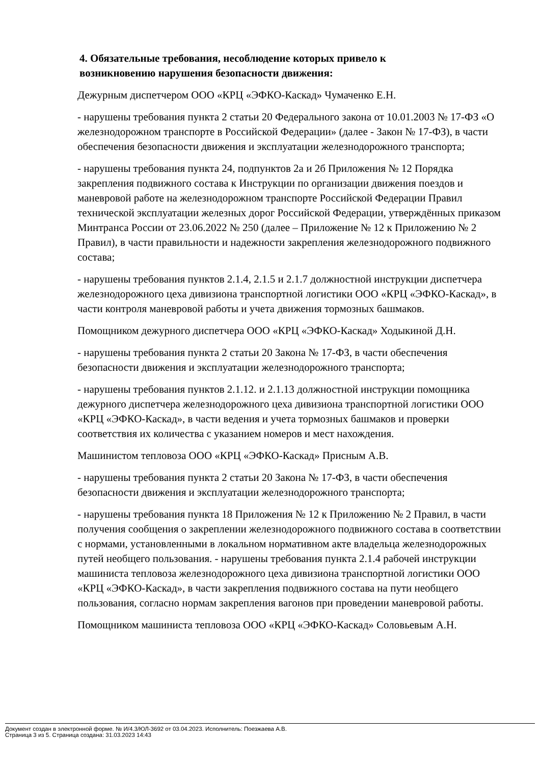4. Обязательные требования, несоблюдение которых привело к
возникновению нарушения безопасности движения:
Дежурным диспетчером ООО «КРЦ «ЭФКО-Каскад» Чумаченко Е.Н.
- нарушены требования пункта 2 статьи 20 Федерального закона от 10.01.2003 № 17-ФЗ «О железнодорожном транспорте в Российской Федерации» (далее - Закон № 17-ФЗ), в части обеспечения безопасности движения и эксплуатации железнодорожного транспорта;
- нарушены требования пункта 24, подпунктов 2а и 2б Приложения № 12 Порядка закрепления подвижного состава к Инструкции по организации движения поездов и маневровой работе на железнодорожном транспорте Российской Федерации Правил технической эксплуатации железных дорог Российской Федерации, утверждённых приказом Минтранса России от 23.06.2022 № 250 (далее – Приложение № 12 к Приложению № 2 Правил), в части правильности и надежности закрепления железнодорожного подвижного состава;
- нарушены требования пунктов 2.1.4, 2.1.5 и 2.1.7 должностной инструкции диспетчера железнодорожного цеха дивизиона транспортной логистики ООО «КРЦ «ЭФКО-Каскад», в части контроля маневровой работы и учета движения тормозных башмаков.
Помощником дежурного диспетчера ООО «КРЦ «ЭФКО-Каскад» Ходыкиной Д.Н.
- нарушены требования пункта 2 статьи 20 Закона № 17-ФЗ, в части обеспечения безопасности движения и эксплуатации железнодорожного транспорта;
- нарушены требования пунктов 2.1.12. и 2.1.13 должностной инструкции помощника дежурного диспетчера железнодорожного цеха дивизиона транспортной логистики ООО «КРЦ «ЭФКО-Каскад», в части ведения и учета тормозных башмаков и проверки соответствия их количества с указанием номеров и мест нахождения.
Машинистом тепловоза ООО «КРЦ «ЭФКО-Каскад» Присным А.В.
- нарушены требования пункта 2 статьи 20 Закона № 17-ФЗ, в части обеспечения безопасности движения и эксплуатации железнодорожного транспорта;
- нарушены требования пункта 18 Приложения № 12 к Приложению № 2 Правил, в части получения сообщения о закреплении железнодорожного подвижного состава в соответствии с нормами, установленными в локальном нормативном акте владельца железнодорожных путей необщего пользования. - нарушены требования пункта 2.1.4 рабочей инструкции машиниста тепловоза железнодорожного цеха дивизиона транспортной логистики ООО «КРЦ «ЭФКО-Каскад», в части закрепления подвижного состава на пути необщего пользования, согласно нормам закрепления вагонов при проведении маневровой работы.
Помощником машиниста тепловоза ООО «КРЦ «ЭФКО-Каскад» Соловьевым А.Н.
Документ создан в электронной форме. № И/4.3/ЮЛ-3692 от 03.04.2023. Исполнитель: Поезжаева А.В.
Страница 3 из 5. Страница создана: 31.03.2023 14:43